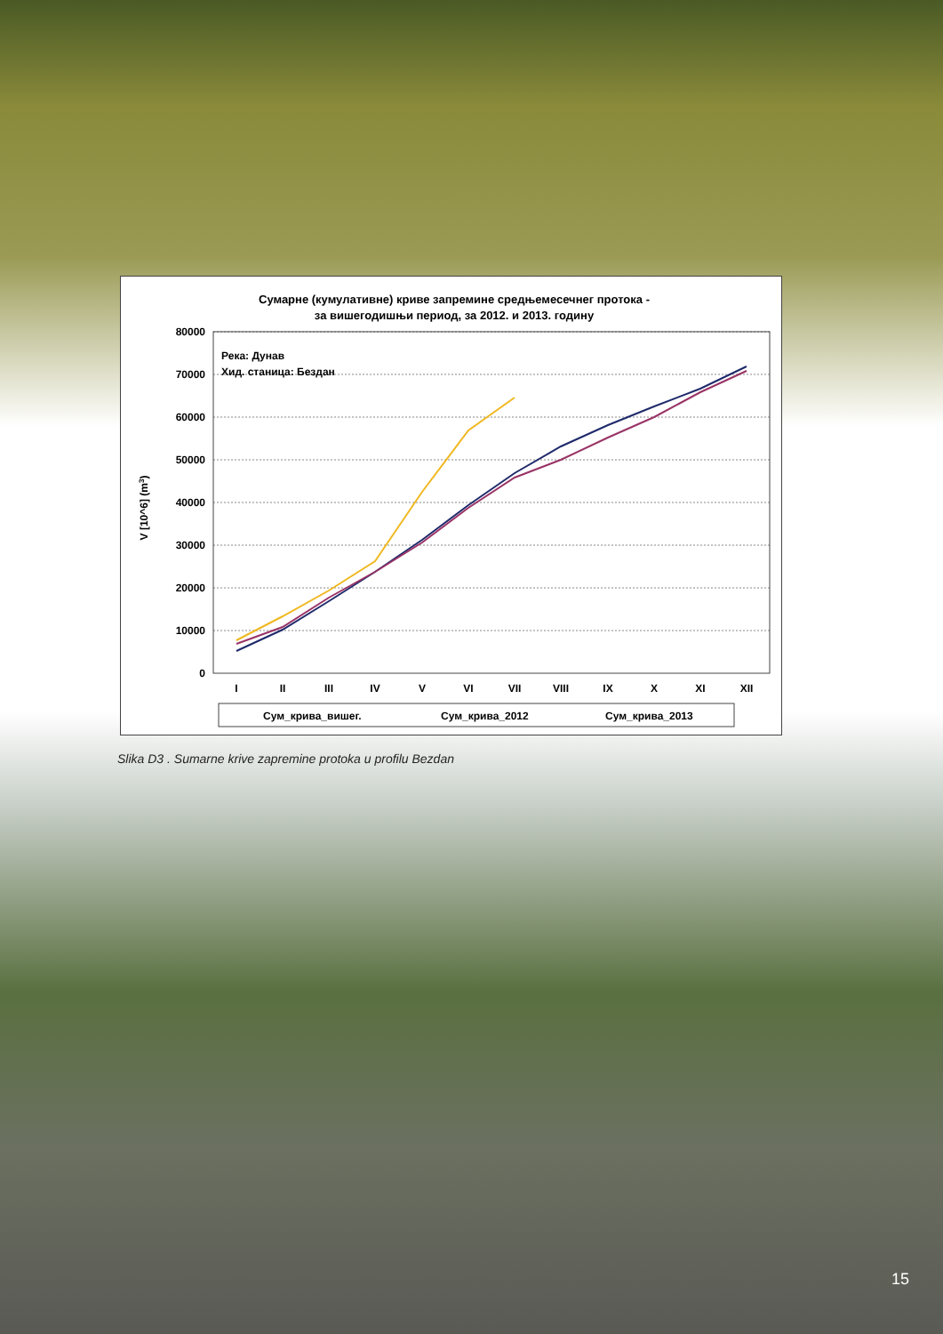Сумарне (кумулативне) криве запремине средњемесечнег протока -
за вишегодишњи период, за 2012. и 2013. годину
80000
70000
60000
50000
40000
30000
20000
10000
0
V [10^6] (m3)
Река: Дунав
Хид. станица: Бездан
I
II
III
IV
V
VI
VII
VIII
IX
X
XI
XII
Сум_крива_вишег.
Сум_крива_2012
Сум_крива_2013
Slika D3 . Sumarne krive zapremine protoka u profilu Bezdan
15